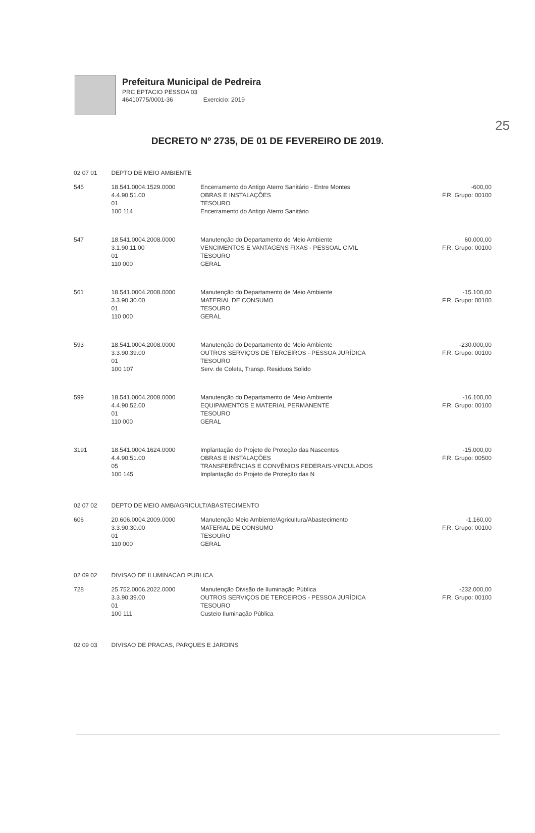25
Prefeitura Municipal de Pedreira
PRC EPTACIO PESSOA 03
46410775/0001-36 Exercicio: 2019
DECRETO Nº 2735, DE 01 DE FEVEREIRO DE 2019.
| 02 07 01 | DEPTO DE MEIO AMBIENTE | | |
| 545 | 18.541.0004.1529.0000 4.4.90.51.00 01 100 114 | Encerramento do Antigo Aterro Sanitário - Entre Montes OBRAS E INSTALAÇÕES TESOURO Encerramento do Antigo Aterro Sanitário | -600,00 F.R. Grupo: 00100 |
| 547 | 18.541.0004.2008.0000 3.1.90.11.00 01 110 000 | Manutenção do Departamento de Meio Ambiente VENCIMENTOS E VANTAGENS FIXAS - PESSOAL CIVIL TESOURO GERAL | 60.000,00 F.R. Grupo: 00100 |
| 561 | 18.541.0004.2008.0000 3.3.90.30.00 01 110 000 | Manutenção do Departamento de Meio Ambiente MATERIAL DE CONSUMO TESOURO GERAL | -15.100,00 F.R. Grupo: 00100 |
| 593 | 18.541.0004.2008.0000 3.3.90.39.00 01 100 107 | Manutenção do Departamento de Meio Ambiente OUTROS SERVIÇOS DE TERCEIROS - PESSOA JURÍDICA TESOURO Serv. de Coleta, Transp. Residuos Solido | -230.000,00 F.R. Grupo: 00100 |
| 599 | 18.541.0004.2008.0000 4.4.90.52.00 01 110 000 | Manutenção do Departamento de Meio Ambiente EQUIPAMENTOS E MATERIAL PERMANENTE TESOURO GERAL | -16.100,00 F.R. Grupo: 00100 |
| 3191 | 18.541.0004.1624.0000 4.4.90.51.00 05 100 145 | Implantação do Projeto de Proteção das Nascentes OBRAS E INSTALAÇÕES TRANSFERÊNCIAS E CONVÊNIOS FEDERAIS-VINCULADOS Implantação do Projeto de Proteção das N | -15.000,00 F.R. Grupo: 00500 |
| 02 07 02 | DEPTO DE MEIO AMB/AGRICULT/ABASTECIMENTO | | |
| 606 | 20.606.0004.2009.0000 3.3.90.30.00 01 110 000 | Manutenção Meio Ambiente/Agricultura/Abastecimento MATERIAL DE CONSUMO TESOURO GERAL | -1.160,00 F.R. Grupo: 00100 |
| 02 09 02 | DIVISAO DE ILUMINACAO PUBLICA | | |
| 728 | 25.752.0006.2022.0000 3.3.90.39.00 01 100 111 | Manutenção Divisão de Iluminação Pública OUTROS SERVIÇOS DE TERCEIROS - PESSOA JURÍDICA TESOURO Custeio Iluminação Pública | -232.000,00 F.R. Grupo: 00100 |
| 02 09 03 | DIVISAO DE PRACAS, PARQUES E JARDINS | | |